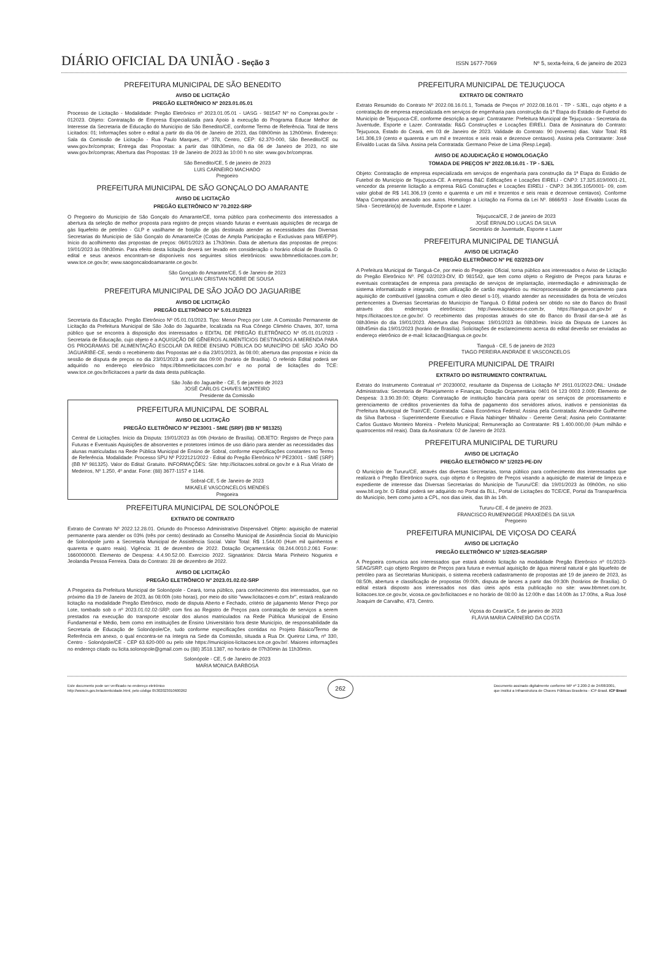DIÁRIO OFICIAL DA UNIÃO - Seção 3
ISSN 1677-7069 Nº 5, sexta-feira, 6 de janeiro de 2023
PREFEITURA MUNICIPAL DE SÃO BENEDITO
AVISO DE LICITAÇÃO
PREGÃO ELETRÔNICO Nº 2023.01.05.01
Processo de Licitação - Modalidade: Pregão Eletrônico nº 2023.01.05.01 - UASG - 981547 Nº no Compras.gov.br - 012023. Objeto: Contratação de Empresa Especializada para Apoio à execução do Programa Educar Melhor de Interesse da Secretaria de Educação do Município de São Benedito/CE, conforme Termo de Referência. Total de Itens Licitados: 01; Informações sobre o edital a partir do dia 06 de Janeiro de 2023, das 08h00min às 12h00min. Endereço: Sala da Comissão de Licitação - Rua Paulo Marques, nº 378, Centro, CEP: 62.370-000, São Benedito/CE ou www.gov.br/compras; Entrega das Propostas: a partir das 08h30min, no dia 06 de Janeiro de 2023, no site www.gov.br/compras; Abertura das Propostas: 19 de Janeiro de 2023 às 10:00 h no site: www.gov.br/compras.
São Benedito/CE, 5 de janeiro de 2023
LUIS CARNEIRO MACHADO
Pregoeiro
PREFEITURA MUNICIPAL DE SÃO GONÇALO DO AMARANTE
AVISO DE LICITAÇÃO
PREGÃO ELETRÔNICO Nº 70.2022-SRP
O Pregoeiro do Município de São Gonçalo do Amarante/CE, torna público para conhecimento dos interessados a abertura da seleção de melhor proposta para registro de preços visando futuras e eventuais aquisições de recarga de gás liquefeito de petróleo - GLP e vasilhame de botijão de gás destinado atender as necessidades das Diversas Secretarias do Município de São Gonçalo do Amarante/Ce (Cotas de Ampla Participação e Exclusivas para ME/EPP). Início do acolhimento das propostas de preços: 06/01/2023 às 17h30min. Data de abertura das propostas de preços: 19/01/2023 às 09h30min. Para efeito desta licitação deverá ser levado em consideração o horário oficial de Brasília. O edital e seus anexos encontram-se disponíveis nos seguintes sítios eletrônicos: www.bbmnetlicitacoes.com.br; www.tce.ce.gov.br; www.saogoncalodoamarante.ce.gov.br.
São Gonçalo do Amarante/CE, 5 de Janeiro de 2023
WYLLIAN CRISTIAN NOBRE DE SOUSA
PREFEITURA MUNICIPAL DE SÃO JOÃO DO JAGUARIBE
AVISO DE LICITAÇÃO
PREGÃO ELETRÔNICO Nº 5.01.01/2023
Secretaria da Educação. Pregão Eletrônico Nº 05.01.01/2023. Tipo: Menor Preço por Lote. A Comissão Permanente de Licitação da Prefeitura Municipal de São João do Jaguaribe, localizada na Rua Cônego Climério Chaves, 307, torna público que se encontra à disposição dos interessados o EDITAL DE PREGÃO ELETRÔNICO Nº 05.01.01/2023 - Secretaria de Educação, cujo objeto é a AQUISIÇÃO DE GÊNEROS ALIMENTÍCIOS DESTINADOS A MERENDA PARA OS PROGRAMAS DE ALIMENTAÇÃO ESCOLAR DA REDE ENSINO PÚBLICA DO MUNICÍPIO DE SÃO JOÃO DO JAGUARIBE-CE, sendo o recebimento das Propostas até o dia 23/01/2023, às 08:00; abertura das propostas e início da sessão de disputa de preços no dia 23/01/2023 a partir das 09:00 (horário de Brasília). O referido Edital poderá ser adquirido no endereço eletrônico https://bbmnetlicitacoes.com.br/ e no portal de licitações do TCE: www.tce.ce.gov.br/licitacoes a partir da data desta publicação.
São João do Jaguaribe - CE, 5 de janeiro de 2023
JOSÉ CARLOS CHAVES MONTEIRO
Presidente da Comissão
PREFEITURA MUNICIPAL DE SOBRAL
AVISO DE LICITAÇÃO
PREGÃO ELETRÔNICO Nº PE23001 - SME (SRP) (BB Nº 981325)
Central de Licitações. Início da Disputa: 19/01/2023 às 09h (Horário de Brasília). OBJETO: Registro de Preço para Futuras e Eventuais Aquisições de absorventes e protetores íntimos de uso diário para atender as necessidades das alunas matriculadas na Rede Pública Municipal de Ensino de Sobral, conforme especificações constantes no Termo de Referência. Modalidade: Processo SPU Nº P222121/2022 - Edital do Pregão Eletrônico Nº PE23001 - SME (SRP) (BB Nº 981325). Valor do Edital: Gratuito. INFORMAÇÕES: Site: http://licitacoes.sobral.ce.gov.br e à Rua Viriato de Medeiros, Nº 1.250, 4º andar. Fone: (88) 3677-1157 e 1146.
Sobral-CE, 5 de Janeiro de 2023
MIKAELE VASCONCELOS MENDES
Pregoeira
PREFEITURA MUNICIPAL DE SOLONÓPOLE
EXTRATO DE CONTRATO
Extrato de Contrato Nº 2022.12.28.01. Oriundo do Processo Administrativo Dispensável. Objeto: aquisição de material permanente para atender os 03% (três por cento) destinado ao Conselho Municipal de Assistência Social do Município de Solonópole junto a Secretaria Municipal de Assistência Social. Valor Total: R$ 1.544,00 (Hum mil quinhentos e quarenta e quatro reais). Vigência: 31 de dezembro de 2022. Dotação Orçamentária: 08.244.0010.2.061 Fonte: 1660000000. Elemento de Despesa: 4.4.90.52.00. Exercício 2022. Signatários: Dárcia Maria Pinheiro Nogueira e Jeolandia Pessoa Ferreira. Data do Contrato: 28 de dezembro de 2022.
AVISO DE LICITAÇÃO
PREGÃO ELETRÔNICO Nº 2023.01.02.02-SRP
A Pregoeira da Prefeitura Municipal de Solonópole - Ceará, torna público, para conhecimento dos interessados, que no próximo dia 19 de Janeiro de 2023, às 08:00h (oito horas), por meio do sítio "www.licitacoes-e.com.br", estará realizando licitação na modalidade Pregão Eletrônico, modo de disputa Aberto e Fechado, critério de julgamento Menor Preço por Lote, tombado sob o nº 2023.01.02.02-SRP, com fins ao Registro de Preços para contratação de serviços a serem prestados na execução do transporte escolar dos alunos matriculados na Rede Pública Municipal de Ensino Fundamental e Médio, bem como em instituições de Ensino Universitário fora deste Município, de responsabilidade da Secretaria de Educação de Solonópole/Ce, tudo conforme especificações contidas no Projeto Básico/Termo de Referência em anexo, o qual encontra-se na íntegra na Sede da Comissão, situada a Rua Dr. Queiroz Lima, nº 330, Centro - Solonópole/CE - CEP 63.620-000 ou pelo site https://municipios-licitacoes.tce.ce.gov.br/. Maiores informações no endereço citado ou licita.solonopole@gmail.com ou (88) 3518.1387, no horário de 07h30min às 11h30min.
Solonópole - CE, 5 de Janeiro de 2023
MARIA MONICA BARBOSA
PREFEITURA MUNICIPAL DE TEJUÇUOCA
EXTRATO DE CONTRATO
Extrato Resumido do Contrato Nº 2022.08.16.01.1, Tomada de Preços nº 2022.08.16.01 - TP - SJEL, cujo objeto é a contratação de empresa especializada em serviços de engenharia para construção da 1ª Etapa do Estádio de Futebol do Município de Tejuçuoca-CE, conforme descrição a seguir: Contratante: Prefeitura Municipal de Tejuçuoca - Secretaria da Juventude, Esporte e Lazer. Contratada: R&G Construções e Locações EIRELI. Data de Assinatura do Contrato: Tejuçuoca, Estado do Ceará, em 03 de Janeiro de 2023. Validade do Contrato: 90 (noventa) dias. Valor Total: R$ 141.306,19 (cento e quarenta e um mil e trezentos e seis reais e dezenove centavos). Assina pela Contratante: José Erivaldo Lucas da Silva. Assina pela Contratada: Germano Peixe de Lima (Resp.Legal).
AVISO DE ADJUDICAÇÃO E HOMOLOGAÇÃO
TOMADA DE PREÇOS Nº 2022.08.16.01 - TP - SJEL
Objeto: Contratação de empresa especializada em serviços de engenharia para construção da 1ª Etapa do Estádio de Futebol do Município de Tejuçuoca-CE. A empresa B&C Edificações e Locações EIRELI - CNPJ: 17.325.819/0001-21, vencedor da presente licitação a empresa R&G Construções e Locações EIRELI - CNPJ: 34.395.105/0001- 09, com valor global de R$ 141.306,19 (cento e quarenta e um mil e trezentos e seis reais e dezenove centavos). Conforme Mapa Comparativo anexado aos autos. Homologo a Licitação na Forma da Lei Nº. 8666/93 - José Erivaldo Lucas da Silva - Secretário(a) de Juventude, Esporte e Lazer.
Tejuçuoca/CE, 2 de janeiro de 2023
JOSÉ ERIVALDO LUCAS DA SILVA
Secretário de Juventude, Esporte e Lazer
PREFEITURA MUNICIPAL DE TIANGUÁ
AVISO DE LICITAÇÃO
PREGÃO ELETRÔNICO Nº PE 02/2023-DIV
A Prefeitura Municipal de Tianguá-Ce, por meio do Pregoeiro Oficial, torna público aos interessados o Aviso de Licitação do Pregão Eletrônico Nº. PE 02/2023-DIV, ID 981542, que tem como objeto o Registro de Preços para futuras e eventuais contratações de empresa para prestação de serviços de implantação, intermediação e administração de sistema informatizado e integrado, com utilização de cartão magnético ou microprocessador de gerenciamento para aquisição de combustível (gasolina comum e óleo diesel s-10), visando atender as necessidades da frota de veículos pertencentes a Diversas Secretarias do Município de Tianguá. O Edital poderá ser obtido no site do Banco do Brasil através dos endereços eletrônicos: http://www.licitacoes-e.com.br, https://tiangua.ce.gov.br/ e https://licitacoes.tce.ce.gov.br/. O recebimento das propostas através do site do Banco do Brasil dar-se-á até às 08h30min do dia 19/01/2023. Abertura das Propostas: 19/01/2023 às 08h30min. Início da Disputa de Lances às 08h45min dia 19/01/2023 (horário de Brasília). Solicitações de esclarecimento acerca do edital deverão ser enviadas ao endereço eletrônico de e-mail: licitacao@tiangua.ce.gov.br.
Tianguá - CE, 5 de janeiro de 2023
TIAGO PEREIRA ANDRADE E VASCONCELOS
PREFEITURA MUNICIPAL DE TRAIRI
EXTRATO DO INSTRUMENTO CONTRATUAL
Extrato do Instrumento Contratual nº 20230002, resultante da Dispensa de Licitação Nº 2911.01/2022-DNL: Unidade Administrativa: Secretaria de Planejamento e Finanças; Dotação Orçamentária: 0401 04 123 0003 2.009; Elemento de Despesa: 3.3.90.39.00; Objeto: Contratação de instituição bancária para operar os serviços de processamento e gerenciamento de créditos provenientes da folha de pagamento dos servidores ativos, inativos e pensionistas da Prefeitura Municipal de Trairi/CE; Contratada: Caixa Econômica Federal; Assina pela Contratada: Alexandre Guilherme da Silva Barbosa - Superintendente Executivo e Flavia Nabinger Mihailov - Gerente Geral; Assina pelo Contratante: Carlos Gustavo Monteiro Moreira - Prefeito Municipal; Remuneração ao Contratante: R$ 1.400.000,00 (Hum milhão e quatrocentos mil reais). Data da Assinatura: 02 de Janeiro de 2023.
PREFEITURA MUNICIPAL DE TURURU
AVISO DE LICITAÇÃO
PREGÃO ELETRÔNICO Nº 1/2023-PE-DIV
O Município de Tururu/CE, através das diversas Secretarias, torna público para conhecimento dos interessados que realizará o Pregão Eletrônico supra, cujo objeto é o Registro de Preços visando a aquisição de material de limpeza e expediente de interesse das Diversas Secretarias do Município de Tururu/CE: dia 19/01/2023 às 09h00m, no sítio www.bll.org.br. O Edital poderá ser adquirido no Portal da BLL, Portal de Licitações do TCE/CE, Portal da Transparência do Município, bem como junto a CPL, nos dias úteis, das 8h às 14h.
Tururu-CE, 4 de janeiro de 2023.
FRANCISCO RUMENNIGGE PRAXEDES DA SILVA
Pregoeiro
PREFEITURA MUNICIPAL DE VIÇOSA DO CEARÁ
AVISO DE LICITAÇÃO
PREGÃO ELETRÔNICO Nº 1/2023-SEAG/SRP
A Pregoeira comunica aos interessados que estará abrindo licitação na modalidade Pregão Eletrônico nº 01/2023-SEAG/SRP, cujo objeto Registro de Preços para futura e eventual aquisição de água mineral natural e gás liquefeito de petróleo para as Secretarias Municipais, o sistema receberá cadastramento de propostas até 19 de janeiro de 2023, às 08:50h, abertura e classificação de propostas 09:00h, disputa de lances a partir das 09:30h (horários de Brasília). O edital estará disposto aos interessados nos dias úteis após esta publicação no site: www.bbmnet.com.br, licitacoes.tce.ce.gov.br, vicosa.ce.gov.br/licitacoes e no horário de 08:00 às 12:00h e das 14:00h às 17:00hs, a Rua José Joaquim de Carvalho, 473, Centro.
Viçosa do Ceará/Ce, 5 de janeiro de 2023
FLÁVIA MARIA CARNEIRO DA COSTA
Este documento pode ser verificado no endereço eletrônico
http://www.in.gov.br/autenticidade.html, pelo código 05302023010600262
262
Documento assinado digitalmente conforme MP nº 2.200-2 de 24/08/2001,
que institui a Infraestrutura de Chaves Públicas Brasileira - ICP-Brasil. ICP Brasil